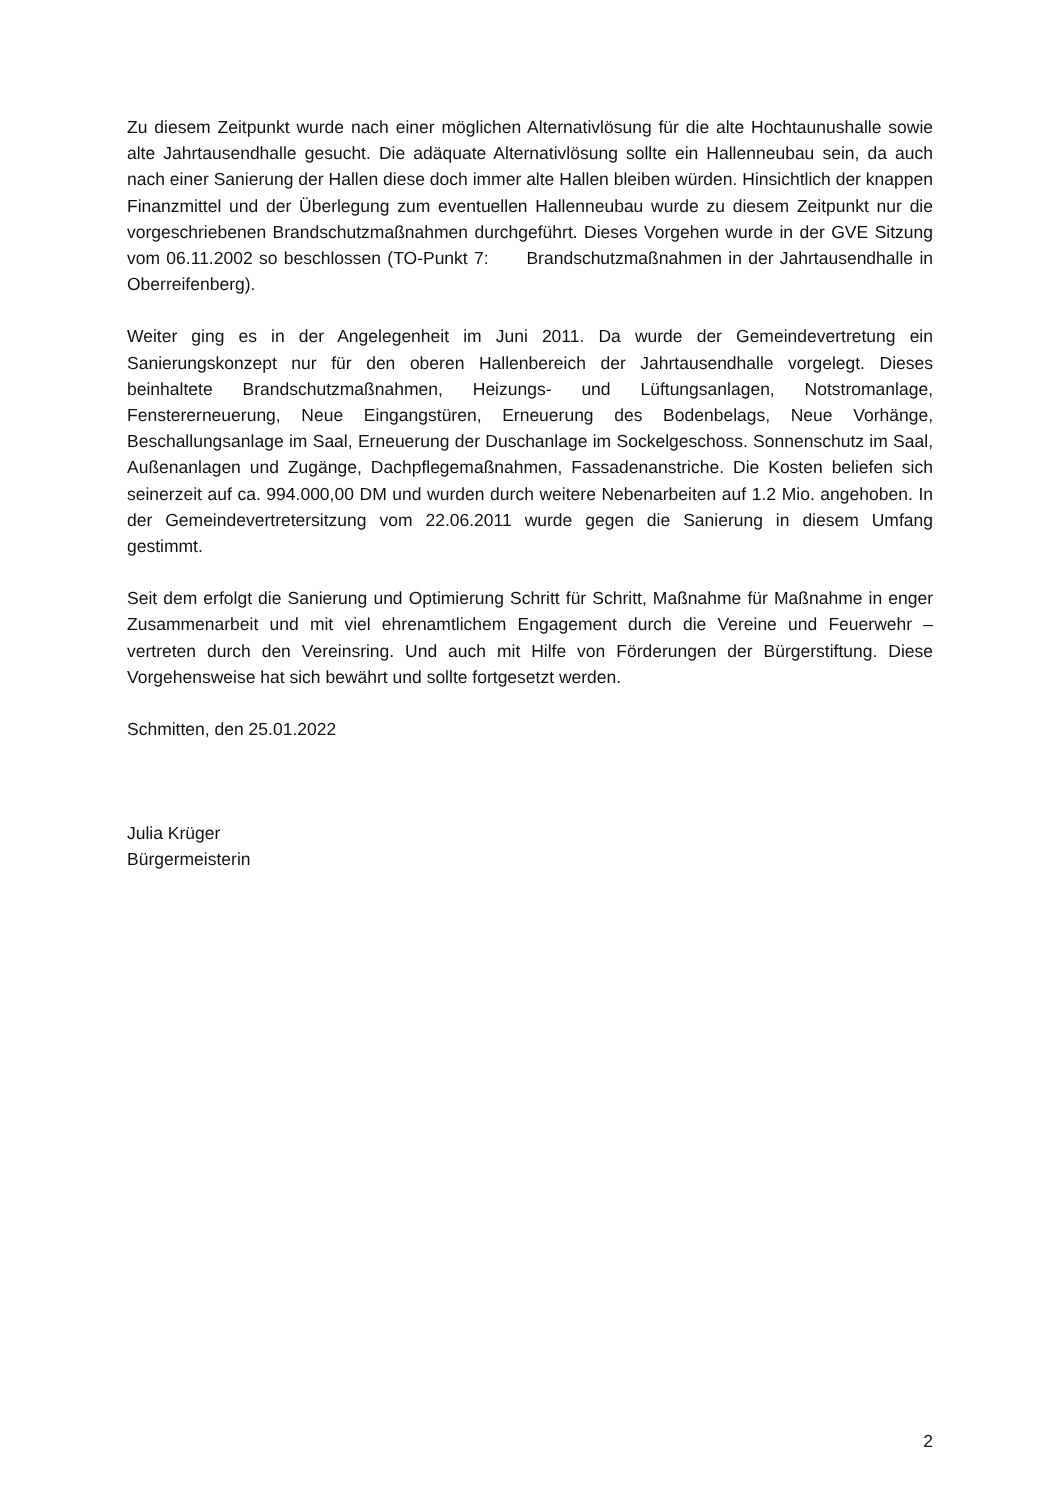Zu diesem Zeitpunkt wurde nach einer möglichen Alternativlösung für die alte Hochtaunushalle sowie alte Jahrtausendhalle gesucht. Die adäquate Alternativlösung sollte ein Hallenneubau sein, da auch nach einer Sanierung der Hallen diese doch immer alte Hallen bleiben würden. Hinsichtlich der knappen Finanzmittel und der Überlegung zum eventuellen Hallenneubau wurde zu diesem Zeitpunkt nur die vorgeschriebenen Brandschutzmaßnahmen durchgeführt. Dieses Vorgehen wurde in der GVE Sitzung vom 06.11.2002 so beschlossen (TO-Punkt 7: Brandschutzmaßnahmen in der Jahrtausendhalle in Oberreifenberg).
Weiter ging es in der Angelegenheit im Juni 2011. Da wurde der Gemeindevertretung ein Sanierungskonzept nur für den oberen Hallenbereich der Jahrtausendhalle vorgelegt. Dieses beinhaltete Brandschutzmaßnahmen, Heizungs- und Lüftungsanlagen, Notstromanlage, Fenstererneuerung, Neue Eingangstüren, Erneuerung des Bodenbelags, Neue Vorhänge, Beschallungsanlage im Saal, Erneuerung der Duschanlage im Sockelgeschoss. Sonnenschutz im Saal, Außenanlagen und Zugänge, Dachpflegemaßnahmen, Fassadenanstriche. Die Kosten beliefen sich seinerzeit auf ca. 994.000,00 DM und wurden durch weitere Nebenarbeiten auf 1.2 Mio. angehoben. In der Gemeindevertretersitzung vom 22.06.2011 wurde gegen die Sanierung in diesem Umfang gestimmt.
Seit dem erfolgt die Sanierung und Optimierung Schritt für Schritt, Maßnahme für Maßnahme in enger Zusammenarbeit und mit viel ehrenamtlichem Engagement durch die Vereine und Feuerwehr – vertreten durch den Vereinsring. Und auch mit Hilfe von Förderungen der Bürgerstiftung. Diese Vorgehensweise hat sich bewährt und sollte fortgesetzt werden.
Schmitten, den 25.01.2022
Julia Krüger
Bürgermeisterin
2